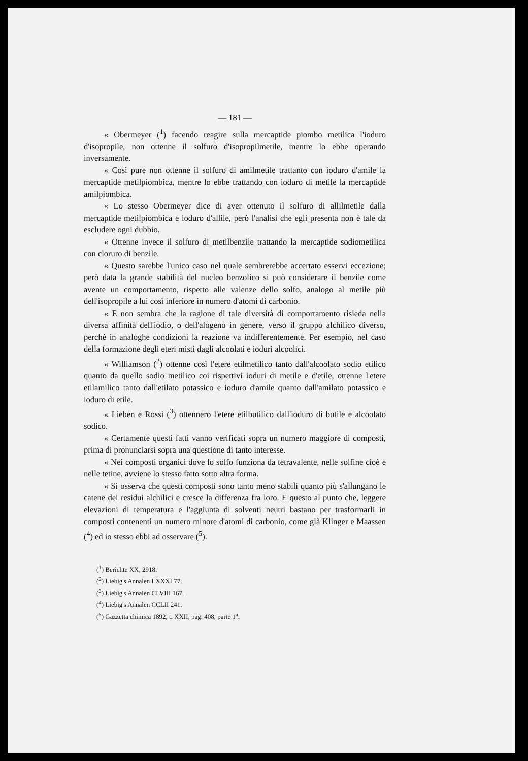— 181 —
« Obermeyer (<sup>1</sup>) facendo reagire sulla mercaptide piombo metilica l'ioduro d'isopropile, non ottenne il solfuro d'isopropilmetile, mentre lo ebbe operando inversamente.
« Così pure non ottenne il solfuro di amilmetile trattanto con ioduro d'amile la mercaptide metilpiombica, mentre lo ebbe trattando con ioduro di metile la mercaptide amilpiombica.
« Lo stesso Obermeyer dice di aver ottenuto il solfuro di allilmetile dalla mercaptide metilpiombica e ioduro d'allile, però l'analisi che egli presenta non è tale da escludere ogni dubbio.
« Ottenne invece il solfuro di metilbenzile trattando la mercaptide sodiometilica con cloruro di benzile.
« Questo sarebbe l'unico caso nel quale sembrerebbe accertato esservi eccezione; però data la grande stabilità del nucleo benzolico si può considerare il benzile come avente un comportamento, rispetto alle valenze dello solfo, analogo al metile più dell'isopropile a lui così inferiore in numero d'atomi di carbonio.
« E non sembra che la ragione di tale diversità di comportamento risieda nella diversa affinità dell'iodio, o dell'alogeno in genere, verso il gruppo alchilico diverso, perchè in analoghe condizioni la reazione va indifferentemente. Per esempio, nel caso della formazione degli eteri misti dagli alcoolati e ioduri alcoolici.
« Williamson (<sup>2</sup>) ottenne così l'etere etilmetilico tanto dall'alcoolato sodio etilico quanto da quello sodio metilico coi rispettivi ioduri di metile e d'etile, ottenne l'etere etilamilico tanto dall'etilato potassico e ioduro d'amile quanto dall'amilato potassico e ioduro di etile.
« Lieben e Rossi (<sup>3</sup>) ottennero l'etere etilbutilico dall'ioduro di butile e alcoolato sodico.
« Certamente questi fatti vanno verificati sopra un numero maggiore di composti, prima di pronunciarsi sopra una questione di tanto interesse.
« Nei composti organici dove lo solfo funziona da tetravalente, nelle solfine cioè e nelle tetine, avviene lo stesso fatto sotto altra forma.
« Si osserva che questi composti sono tanto meno stabili quanto più s'allungano le catene dei residui alchilici e cresce la differenza fra loro. E questo al punto che, leggere elevazioni di temperatura e l'aggiunta di solventi neutri bastano per trasformarli in composti contenenti un numero minore d'atomi di carbonio, come già Klinger e Maassen (<sup>4</sup>) ed io stesso ebbi ad osservare (<sup>5</sup>).
(<sup>1</sup>) Berichte XX, 2918.
(<sup>2</sup>) Liebig's Annalen LXXXI 77.
(<sup>3</sup>) Liebig's Annalen CLVIII 167.
(<sup>4</sup>) Liebig's Annalen CCLII 241.
(<sup>5</sup>) Gazzetta chimica 1892, t. XXII, pag. 408, parte 1<sup>a</sup>.